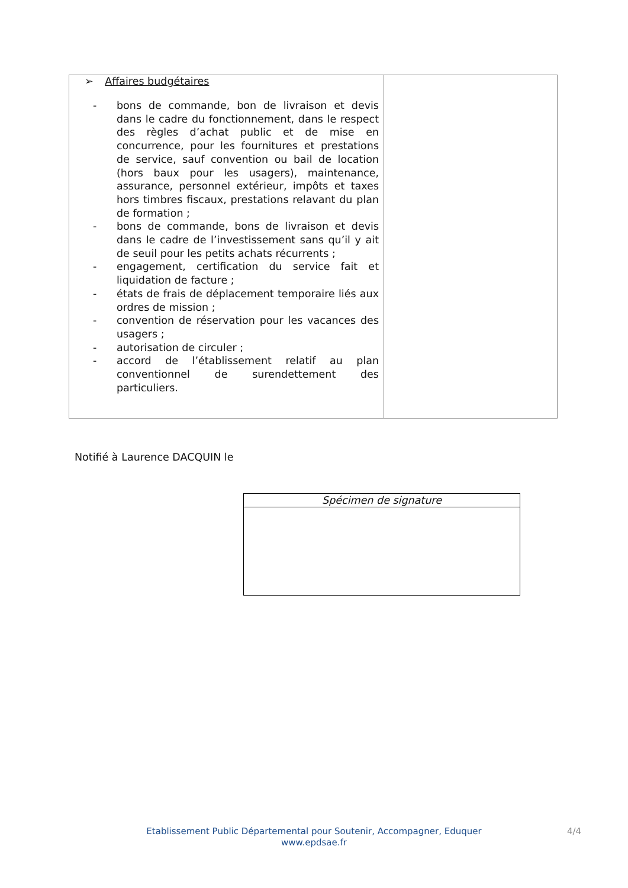| ➢ Affaires budgétaires - bons de commande, bon de livraison et devis dans le cadre du fonctionnement, dans le respect des règles d’achat public et de mise en concurrence, pour les fournitures et prestations de service, sauf convention ou bail de location (hors baux pour les usagers), maintenance, assurance, personnel extérieur, impôts et taxes hors timbres fiscaux, prestations relavant du plan de formation ; - bons de commande, bons de livraison et devis dans le cadre de l’investissement sans qu’il y ait de seuil pour les petits achats récurrents ; - engagement, certification du service fait et liquidation de facture ; - états de frais de déplacement temporaire liés aux ordres de mission ; - convention de réservation pour les vacances des usagers ; - autorisation de circuler ; - accord de l’établissement relatif au plan conventionnel de surendettement des particuliers. | |
Notifié à Laurence DACQUIN le
| Spécimen de signature |
Etablissement Public Départemental pour Soutenir, Accompagner, Eduquer
www.epdsae.fr
4/4